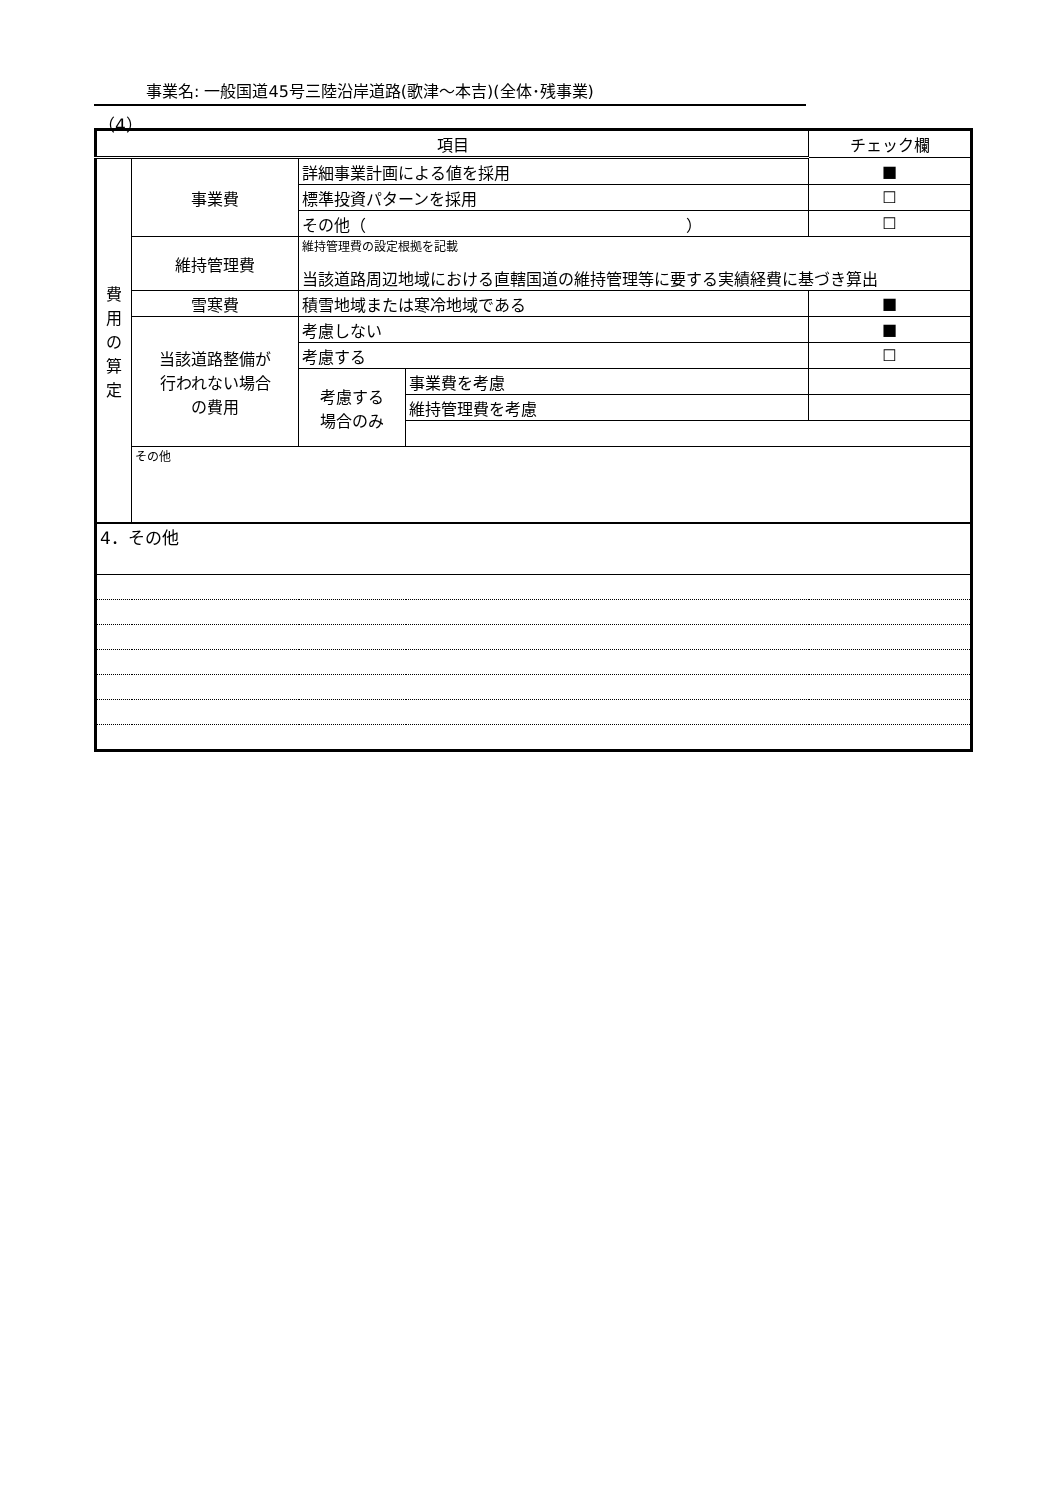事業名: 一般国道45号三陸沿岸道路(歌津～本吉)(全体･残事業)
（4）
| 項目 | | | | チェック欄 |
| --- | --- | --- | --- | --- |
| 費 用 の 算 定 | 事業費 | 詳細事業計画による値を採用 | | ■ |
| | | 標準投資パターンを採用 | | ☐ |
| | | その他（ ） | | ☐ |
| | 維持管理費 | 維持管理費の設定根拠を記載 当該道路周辺地域における直轄国道の維持管理等に要する実績経費に基づき算出 | | |
| | 雪寒費 | 積雪地域または寒冷地域である | | ■ |
| | 当該道路整備が 行われない場合 の費用 | 考慮しない | | ■ |
| | | 考慮する | | ☐ |
| | | 考慮する 場合のみ | 事業費を考慮 | |
| | | | 維持管理費を考慮 | |
| | その他 | | | |
| 4．その他 | | | | |